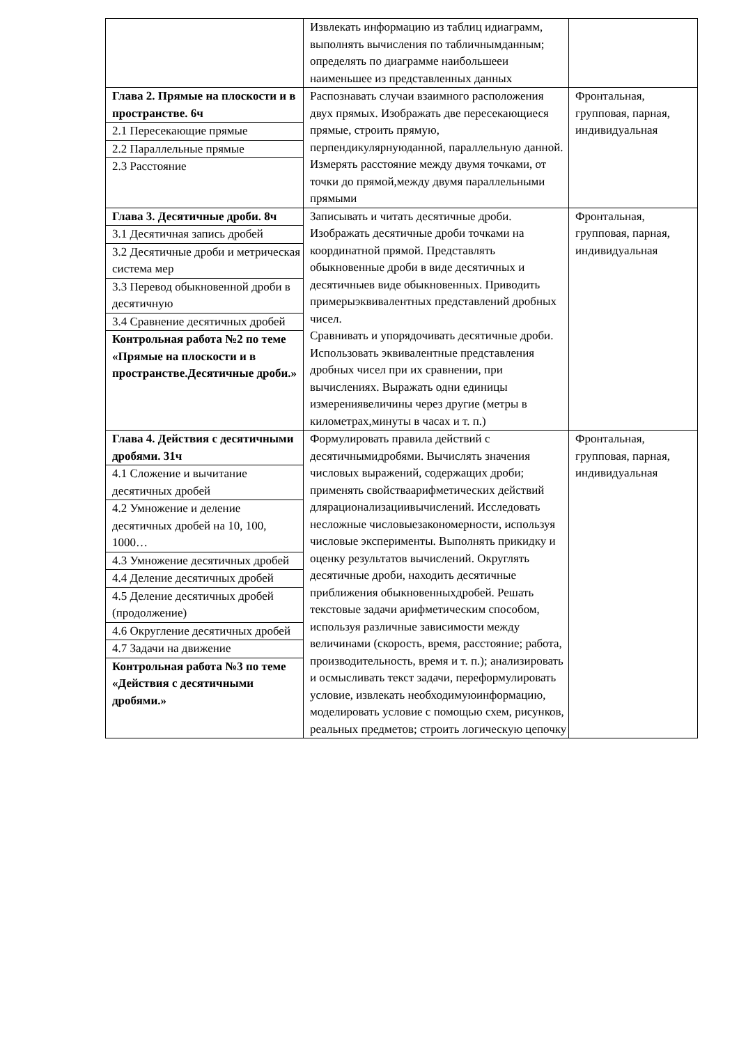| | Извлекать информацию из таблиц идиаграмм, выполнять вычисления по табличнымданным; определять по диаграмме наибольшееи наименьшее из представленных данных | |
| Глава 2. Прямые на плоскости и в пространстве. 6ч 2.1 Пересекающие прямые 2.2 Параллельные прямые 2.3 Расстояние | Распознавать случаи взаимного расположения двух прямых. Изображать две пересекающиеся прямые, строить прямую, перпендикулярнуюданной, параллельную данной. Измерять расстояние между двумя точками, от точки до прямой,между двумя параллельными прямыми | Фронтальная, групповая, парная, индивидуальная |
| Глава 3. Десятичные дроби. 8ч 3.1 Десятичная запись дробей 3.2 Десятичные дроби и метрическая система мер 3.3 Перевод обыкновенной дроби в десятичную 3.4 Сравнение десятичных дробей Контрольная работа №2 по теме «Прямые на плоскости и в пространстве.Десятичные дроби.» | Записывать и читать десятичные дроби. Изображать десятичные дроби точками на координатной прямой. Представлять обыкновенные дроби в виде десятичных и десятичныев виде обыкновенных. Приводить примерыэквивалентных представлений дробных чисел. Сравнивать и упорядочивать десятичные дроби. Использовать эквивалентные представления дробных чисел при их сравнении, при вычислениях. Выражать одни единицы измерениявеличины через другие (метры в километрах,минуты в часах и т. п.) | Фронтальная, групповая, парная, индивидуальная |
| Глава 4. Действия с десятичными дробями. 31ч 4.1 Сложение и вычитание десятичных дробей 4.2 Умножение и деление десятичных дробей на 10, 100, 1000… 4.3 Умножение десятичных дробей 4.4 Деление десятичных дробей 4.5 Деление десятичных дробей (продолжение) 4.6 Округление десятичных дробей 4.7 Задачи на движение Контрольная работа №3 по теме «Действия с десятичными дробями.» | Формулировать правила действий с десятичнымидробями. Вычислять значения числовых выражений, содержащих дроби; применять свойстваарифметических действий длярационализациивычислений. Исследовать несложные числовыезакономерности, используя числовые эксперименты. Выполнять прикидку и оценку результатов вычислений. Округлять десятичные дроби, находить десятичные приближения обыкновенныхдробей. Решать текстовые задачи арифметическим способом, используя различные зависимости между величинами (скорость, время, расстояние; работа, производительность, время и т. п.); анализировать и осмысливать текст задачи, переформулировать условие, извлекать необходимуюинформацию, моделировать условие с помощью схем, рисунков, реальных предметов; строить логическую цепочку | Фронтальная, групповая, парная, индивидуальная |